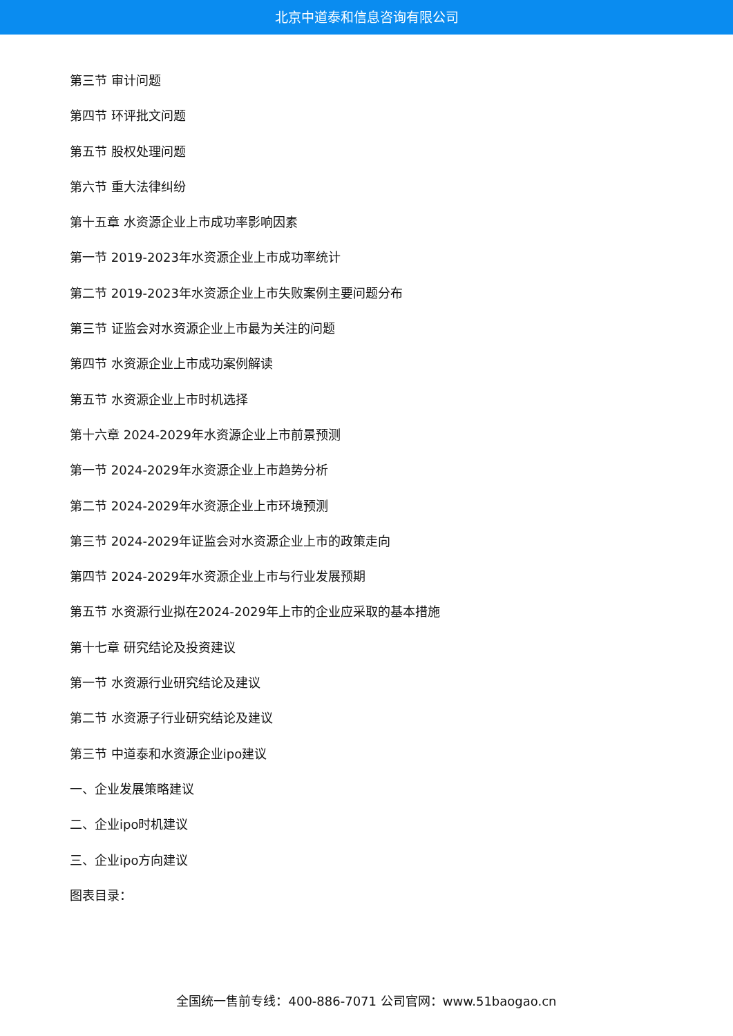北京中道泰和信息咨询有限公司
第三节 审计问题
第四节 环评批文问题
第五节 股权处理问题
第六节 重大法律纠纷
第十五章 水资源企业上市成功率影响因素
第一节 2019-2023年水资源企业上市成功率统计
第二节 2019-2023年水资源企业上市失败案例主要问题分布
第三节 证监会对水资源企业上市最为关注的问题
第四节 水资源企业上市成功案例解读
第五节 水资源企业上市时机选择
第十六章 2024-2029年水资源企业上市前景预测
第一节 2024-2029年水资源企业上市趋势分析
第二节 2024-2029年水资源企业上市环境预测
第三节 2024-2029年证监会对水资源企业上市的政策走向
第四节 2024-2029年水资源企业上市与行业发展预期
第五节 水资源行业拟在2024-2029年上市的企业应采取的基本措施
第十七章 研究结论及投资建议
第一节 水资源行业研究结论及建议
第二节 水资源子行业研究结论及建议
第三节 中道泰和水资源企业ipo建议
一、企业发展策略建议
二、企业ipo时机建议
三、企业ipo方向建议
图表目录：
全国统一售前专线：400-886-7071 公司官网：www.51baogao.cn